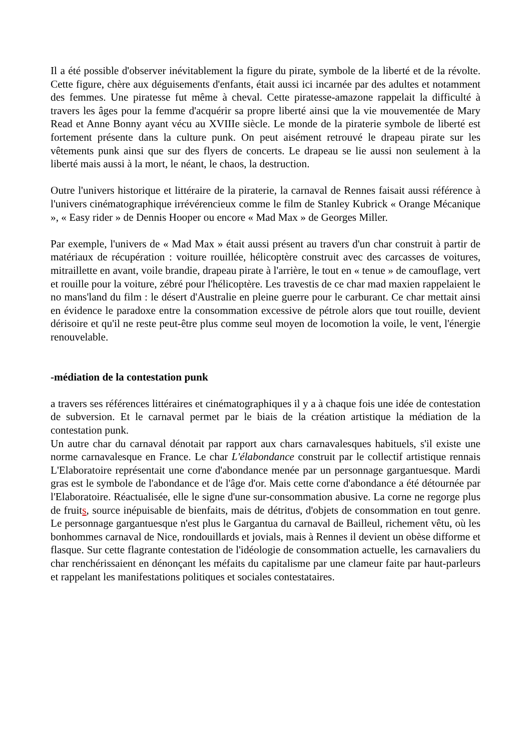Il a été possible d'observer inévitablement la figure du pirate, symbole de la liberté et de la révolte. Cette figure, chère aux déguisements d'enfants, était aussi ici incarnée par des adultes et notamment des femmes. Une piratesse fut même à cheval. Cette piratesse-amazone rappelait la difficulté à travers les âges pour la femme d'acquérir sa propre liberté ainsi que la vie mouvementée de Mary Read et Anne Bonny ayant vécu au XVIIIe siècle. Le monde de la piraterie symbole de liberté est fortement présente dans la culture punk. On peut aisément retrouvé le drapeau pirate sur les vêtements punk ainsi que sur des flyers de concerts. Le drapeau se lie aussi non seulement à la liberté mais aussi à la mort, le néant, le chaos, la destruction.
Outre l'univers historique et littéraire de la piraterie, la carnaval de Rennes faisait aussi référence à l'univers cinématographique irrévérencieux comme le film de Stanley Kubrick « Orange Mécanique », « Easy rider » de Dennis Hooper ou encore « Mad Max » de Georges Miller.
Par exemple, l'univers de « Mad Max » était aussi présent au travers d'un char construit à partir de matériaux de récupération : voiture rouillée, hélicoptère construit avec des carcasses de voitures, mitraillette en avant, voile brandie, drapeau pirate à l'arrière, le tout en « tenue » de camouflage, vert et rouille pour la voiture, zébré pour l'hélicoptère. Les travestis de ce char mad maxien rappelaient le no mans'land du film : le désert d'Australie en pleine guerre pour le carburant. Ce char mettait ainsi en évidence le paradoxe entre la consommation excessive de pétrole alors que tout rouille, devient dérisoire et qu'il ne reste peut-être plus comme seul moyen de locomotion la voile, le vent, l'énergie renouvelable.
-médiation de la contestation punk
a travers ses références littéraires et cinématographiques il y a à chaque fois une idée de contestation de subversion. Et le carnaval permet par le biais de la création artistique la médiation de la contestation punk.
Un autre char du carnaval dénotait par rapport aux chars carnavalesques habituels, s'il existe une norme carnavalesque en France. Le char L'élabondance construit par le collectif artistique rennais L'Elaboratoire représentait une corne d'abondance menée par un personnage gargantuesque. Mardi gras est le symbole de l'abondance et de l'âge d'or. Mais cette corne d'abondance a été détournée par l'Elaboratoire. Réactualisée, elle le signe d'une sur-consommation abusive. La corne ne regorge plus de fruits, source inépuisable de bienfaits, mais de détritus, d'objets de consommation en tout genre. Le personnage gargantuesque n'est plus le Gargantua du carnaval de Bailleul, richement vêtu, où les bonhommes carnaval de Nice, rondouillards et jovials, mais à Rennes il devient un obèse difforme et flasque. Sur cette flagrante contestation de l'idéologie de consommation actuelle, les carnavaliers du char renchérissaient en dénonçant les méfaits du capitalisme par une clameur faite par haut-parleurs et rappelant les manifestations politiques et sociales contestataires.